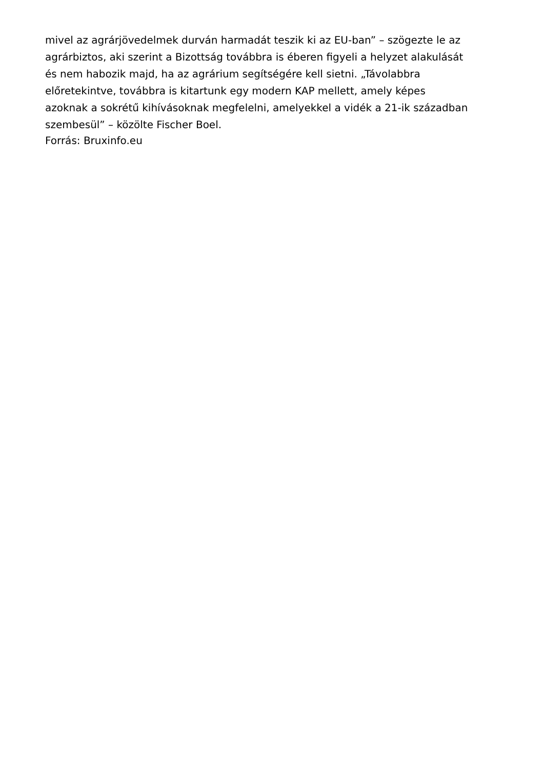mivel az agrárjövedelmek durván harmadát teszik ki az EU-ban” – szögezte le az
agrárbiztos, aki szerint a Bizottság továbbra is éberen figyeli a helyzet alakulását
és nem habozik majd, ha az agrárium segítségére kell sietni. „Távolabbra
előretekintve, továbbra is kitartunk egy modern KAP mellett, amely képes
azoknak a sokrétű kihívásoknak megfelelni, amelyekkel a vidék a 21-ik században
szembesül” – közölte Fischer Boel.
Forrás: Bruxinfo.eu